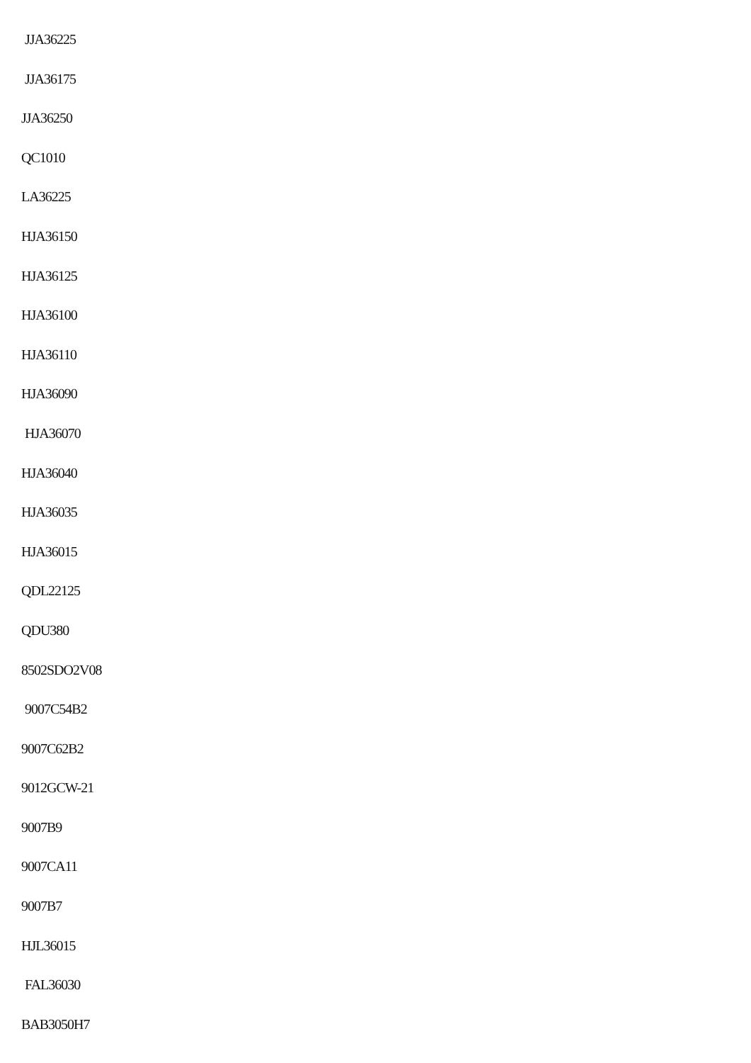JJA36225
JJA36175
JJA36250
QC1010
LA36225
HJA36150
HJA36125
HJA36100
HJA36110
HJA36090
HJA36070
HJA36040
HJA36035
HJA36015
QDL22125
QDU380
8502SDO2V08
9007C54B2
9007C62B2
9012GCW-21
9007B9
9007CA11
9007B7
HJL36015
FAL36030
BAB3050H7